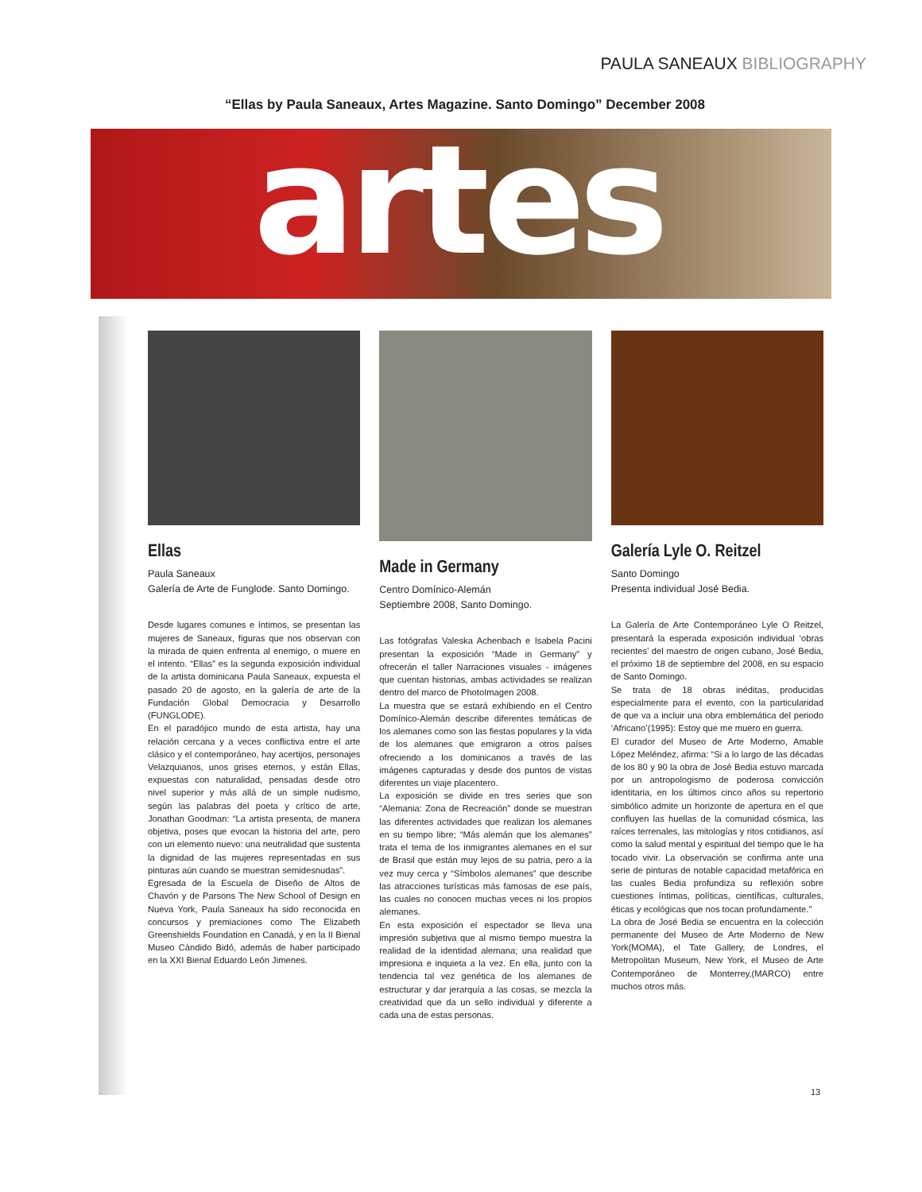PAULA SANEAUX BIBLIOGRAPHY
“Ellas by Paula Saneaux, Artes Magazine. Santo Domingo” December 2008
artes
Ellas
Paula Saneaux
Galería de Arte de Funglode. Santo Domingo.
Desde lugares comunes e íntimos, se presentan las mujeres de Saneaux, figuras que nos observan con la mirada de quien enfrenta al enemigo, o muere en el intento. “Ellas” es la segunda exposición individual de la artista dominicana Paula Saneaux, expuesta el pasado 20 de agosto, en la galería de arte de la Fundación Global Democracia y Desarrollo (FUNGLODE).
En el paradójico mundo de esta artista, hay una relación cercana y a veces conflictiva entre el arte clásico y el contemporáneo, hay acertijos, personajes Velazquianos, unos grises eternos, y están Ellas, expuestas con naturalidad, pensadas desde otro nivel superior y más allá de un simple nudismo, según las palabras del poeta y crítico de arte, Jonathan Goodman: “La artista presenta, de manera objetiva, poses que evocan la historia del arte, pero con un elemento nuevo: una neutralidad que sustenta la dignidad de las mujeres representadas en sus pinturas aún cuando se muestran semidesnudas”.
Egresada de la Escuela de Diseño de Altos de Chavón y de Parsons The New School of Design en Nueva York, Paula Saneaux ha sido reconocida en concursos y premiaciones como The Elizabeth Greenshields Foundation en Canadá, y en la II Bienal Museo Cándido Bidó, además de haber participado en la XXI Bienal Eduardo León Jimenes.
Made in Germany
Centro Domínico-Alemán
Septiembre 2008, Santo Domingo.
Las fotógrafas Valeska Achenbach e Isabela Pacini presentan la exposición “Made in Germany” y ofrecerán el taller Narraciones visuales - imágenes que cuentan historias, ambas actividades se realizan dentro del marco de PhotoImagen 2008.
La muestra que se estará exhibiendo en el Centro Domínico-Alemán describe diferentes temáticas de los alemanes como son las fiestas populares y la vida de los alemanes que emigraron a otros países ofreciendo a los dominicanos a través de las imágenes capturadas y desde dos puntos de vistas diferentes un viaje placentero.
La exposición se divide en tres series que son “Alemania: Zona de Recreación” donde se muestran las diferentes actividades que realizan los alemanes en su tiempo libre; “Más alemán que los alemanes” trata el tema de los inmigrantes alemanes en el sur de Brasil que están muy lejos de su patria, pero a la vez muy cerca y “Símbolos alemanes” que describe las atracciones turísticas más famosas de ese país, las cuales no conocen muchas veces ni los propios alemanes.
En esta exposición el espectador se lleva una impresión subjetiva que al mismo tiempo muestra la realidad de la identidad alemana; una realidad que impresiona e inquieta a la vez. En ella, junto con la tendencia tal vez genética de los alemanes de estructurar y dar jerarquía a las cosas, se mezcla la creatividad que da un sello individual y diferente a cada una de estas personas.
Galería Lyle O. Reitzel
Santo Domingo
Presenta individual José Bedia.
La Galería de Arte Contemporáneo Lyle O Reitzel, presentará la esperada exposición individual ‘obras recientes’ del maestro de origen cubano, José Bedia, el próximo 18 de septiembre del 2008, en su espacio de Santo Domingo.
Se trata de 18 obras inéditas, producidas especialmente para el evento, con la particularidad de que va a incluir una obra emblemática del periodo ‘Africano’(1995): Estoy que me muero en guerra.
El curador del Museo de Arte Moderno, Amable López Meléndez, afirma: “Si a lo largo de las décadas de los 80 y 90 la obra de José Bedia estuvo marcada por un antropologismo de poderosa convicción identitaria, en los últimos cinco años su repertorio simbólico admite un horizonte de apertura en el que confluyen las huellas de la comunidad cósmica, las raíces terrenales, las mitologías y ritos cotidianos, así como la salud mental y espiritual del tiempo que le ha tocado vivir. La observación se confirma ante una serie de pinturas de notable capacidad metafórica en las cuales Bedia profundiza su reflexión sobre cuestiones íntimas, políticas, científicas, culturales, éticas y ecológicas que nos tocan profundamente.”
La obra de José Bedia se encuentra en la colección permanente del Museo de Arte Moderno de New York(MOMA), el Tate Gallery, de Londres, el Metropolitan Museum, New York, el Museo de Arte Contemporáneo de Monterrey,(MARCO) entre muchos otros más.
13